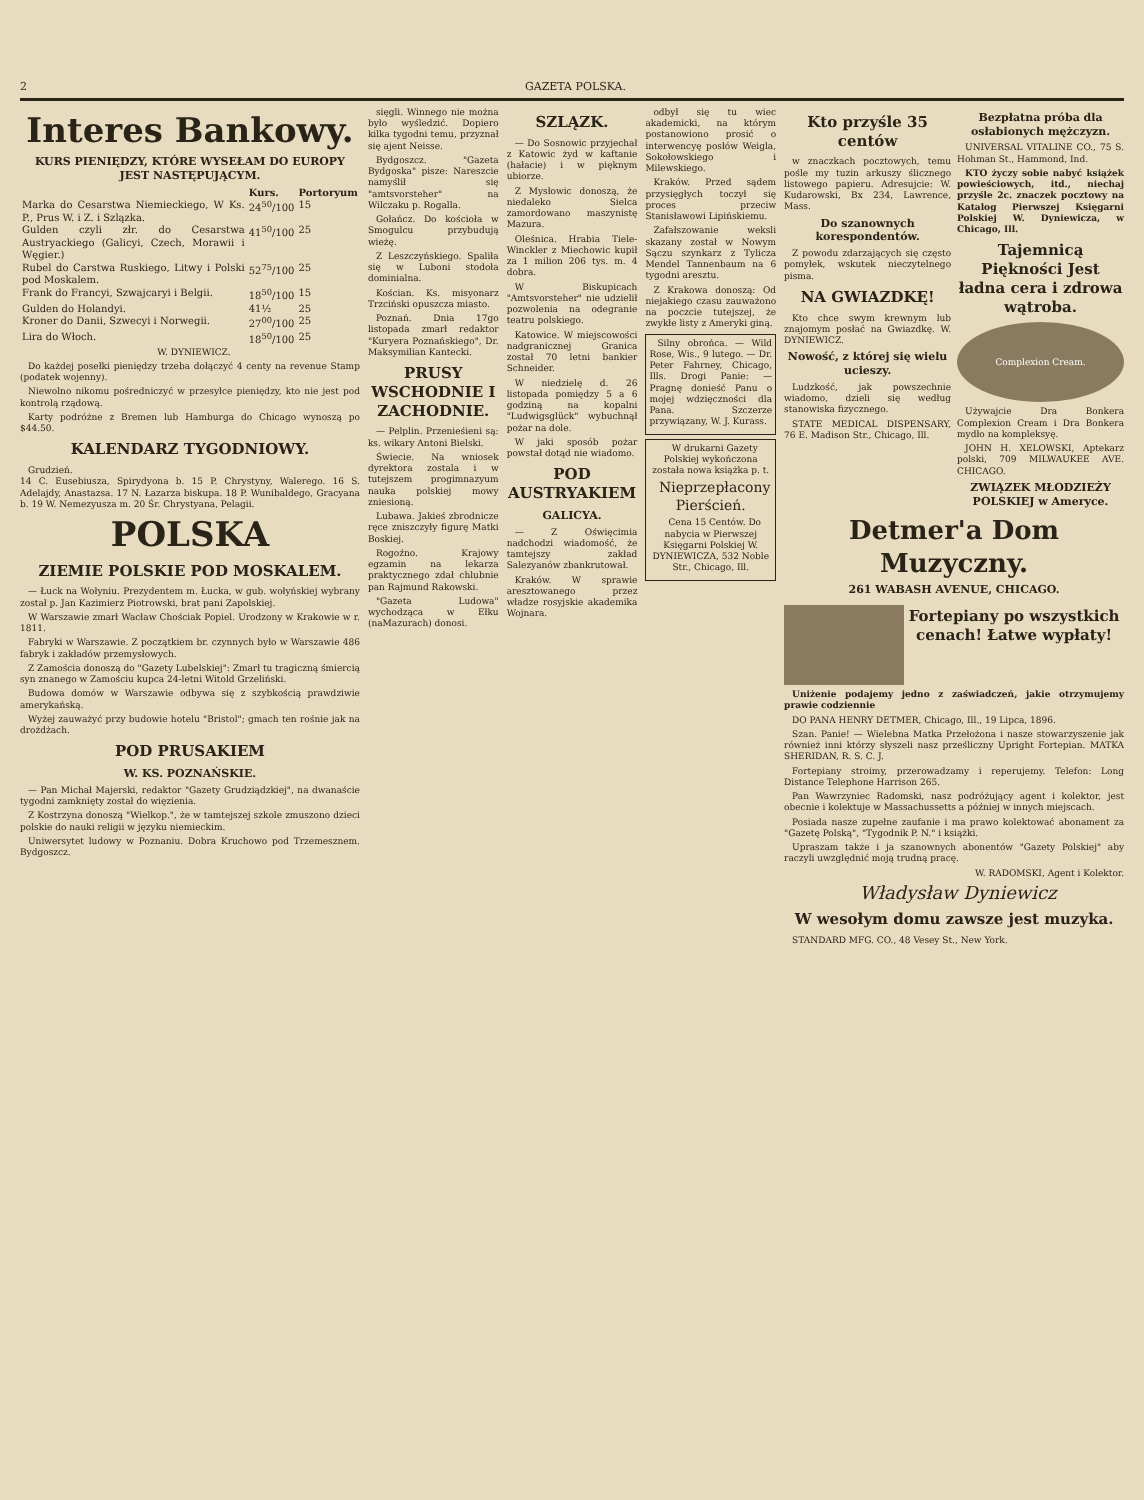2 GAZETA POLSKA.
Interes Bankowy.
KURS PIENIĘDZY, KTÓRE WYSEŁAM DO EUROPY JEST NASTĘPUJĄCYM.
| | Kurs. | Portoryum |
| --- | --- | --- |
| Marka do Cesarstwa Niemieckiego, W Ks. P., Prus W. i Z. i Szlązka. | 24<sup>50</sup>/100 | 15 |
| Gulden czyli złr. do Cesarstwa Austryackiego (Galicyi, Czech, Morawii i Węgier.) | 41<sup>50</sup>/100 | 25 |
| Rubel do Carstwa Ruskiego, Litwy i Polski pod Moskalem. | 52<sup>75</sup>/100 | 25 |
| Frank do Francyi, Szwajcaryi i Belgii. | 18<sup>50</sup>/100 | 15 |
| Gulden do Holandyi. | 41½ | 25 |
| Kroner do Danii, Szwecyi i Norwegii. | 27<sup>00</sup>/100 | 25 |
| Lira do Włoch. | 18<sup>50</sup>/100 | 25 |
W. DYNIEWICZ.
Do każdej posełki pieniędzy trzeba dołączyć 4 centy na revenue Stamp (podatek wojenny).
Niewolno nikomu pośredniczyć w przesyłce pieniędzy, kto nie jest pod kontrolą rządową.
Karty podróżne z Bremen lub Hamburga do Chicago wynoszą po $44.50.
KALENDARZ TYGODNIOWY.
Grudzień.
14 C. Eusebiusza, Spirydyona b. 15 P. Chrystyny, Walerego. 16 S. Adelajdy, Anastazsa. 17 N. Łazarza biskupa. 18 P. Wunibaldego, Gracyana b. 19 W. Nemezyusza m. 20 Śr. Chrystyana, Pelagii.
POLSKA
ZIEMIE POLSKIE POD MOSKALEM.
— Łuck na Wołyniu. Prezydentem m. Łucka, w gub. wołyńskiej wybrany został p. Jan Kazimierz Piotrowski, brat pani Zapolskiej.
W Warszawie zmarł Wacław Chościak Popiel. Urodzony w Krakowie w r. 1811.
Fabryki w Warszawie. Z początkiem br. czynnych było w Warszawie 486 fabryk i zakładów przemysłowych.
Z Zamościa donoszą do "Gazety Lubelskiej": Zmarł tu tragiczną śmiercią syn znanego w Zamościu kupca 24-letni Witold Grzeliński.
Budowa domów w Warszawie odbywa się z szybkością prawdziwie amerykańską.
Wyżej zauważyć przy budowie hotelu "Bristol"; gmach ten rośnie jak na drożdżach.
POD PRUSAKIEM
W. KS. POZNAŃSKIE.
— Pan Michał Majerski, redaktor "Gazety Grudziądzkiej", na dwanaście tygodni zamknięty został do więzienia.
Z Kostrzyna donoszą "Wielkop.", że w tamtejszej szkole zmuszono dzieci polskie do nauki religii w języku niemieckim.
Uniwersytet ludowy w Poznaniu. Dobra Kruchowo pod Trzemesznem. Bydgoszcz.
sięgli. Winnego nie można było wyśledzić. Dopiero kilka tygodni temu, przyznał się ajent Neisse.
Bydgoszcz. "Gazeta Bydgoska" pisze: Nareszcie namyślił się "amtsvorsteher" na Wilczaku p. Rogalla.
Gołańcz. Do kościoła w Smogulcu przybudują wieżę.
Z Leszczyńskiego. Spaliła się w Luboni stodoła dominialna.
Kościan. Ks. misyonarz Trzciński opuszcza miasto.
Poznań. Dnia 17go listopada zmarł redaktor "Kuryera Poznańskiego", Dr. Maksymilian Kantecki.
PRUSY WSCHODNIE I ZACHODNIE.
— Pelplin. Przenieśieni są: ks. wikary Antoni Bielski.
Świecie. Na wniosek dyrektora zostala i w tutejszem progimnazyum nauka polskiej mowy zniesioną.
Lubawa. Jakieś zbrodnicze ręce zniszczyły figurę Matki Boskiej.
Rogoźno. Krajowy egzamin na lekarza praktycznego zdał chlubnie pan Rajmund Rakowski.
"Gazeta Ludowa" wychodząca w Ełku (naMazurach) donosi.
SZLĄZK.
— Do Sosnowic przyjechał z Katowic żyd w kaftanie (hałacie) i w pięknym ubiorze.
Z Mysłowic donoszą, że niedaleko Sielca zamordowano maszynistę Mazura.
Oleśnica. Hrabia Tiele-Winckler z Miechowic kupił za 1 milion 206 tys. m. 4 dobra.
W Biskupicach "Amtsvorsteher" nie udzielił pozwolenia na odegranie teatru polskiego.
Katowice. W miejscowości nadgranicznej Granica został 70 letni bankier Schneider.
W niedzielę d. 26 listopada pomiędzy 5 a 6 godziną na kopalni "Ludwigsglück" wybuchnął pożar na dole.
W jaki sposób pożar powstał dotąd nie wiadomo.
POD AUSTRYAKIEM
GALICYA.
— Z Oświęcimia nadchodzi wiadomość, że tamtejszy zakład Salezyanów zbankrutował.
Kraków. W sprawie aresztowanego przez władze rosyjskie akademika Wojnara.
odbył się tu wiec akademicki, na którym postanowiono prosić o interwencyę posłów Weigla, Sokołowskiego i Milewskiego.
Kraków. Przed sądem przysięgłych toczył się proces przeciw Stanisławowi Lipińskiemu.
Zafałszowanie weksli skazany został w Nowym Sączu szynkarz z Tylicza Mendel Tannenbaum na 6 tygodni aresztu.
Z Krakowa donoszą: Od niejakiego czasu zauważono na poczcie tutejszej, że zwykłe listy z Ameryki giną.
Silny obrońca. — Wild Rose, Wis., 9 lutego. — Dr. Peter Fahrney, Chicago, Ills. Drogi Panie: — Pragnę donieść Panu o mojej wdzięczności dla Pana. Szczerze przywiązany, W. J. Kurass.
W drukarni Gazety Polskiej wykończona została nowa książka p. t.
Nieprzepłacony Pierścień.
Cena 15 Centów. Do nabycia w Pierwszej Księgarni Polskiej W. DYNIEWICZA, 532 Noble Str., Chicago, Ill.
Kto przyśle 35 centów
w znaczkach pocztowych, temu pośle my tuzin arkuszy ślicznego listowego papieru. Adresujcie: W. Kudarowski, Bx 234, Lawrence, Mass.
Do szanownych korespondentów.
Z powodu zdarzających się często pomyłek, wskutek nieczytelnego pisma.
NA GWIAZDKĘ!
Kto chce swym krewnym lub znajomym posłać na Gwiazdkę. W. DYNIEWICZ.
Nowość, z której się wielu ucieszy.
Ludzkość, jak powszechnie wiadomo, dzieli się według stanowiska fizycznego.
STATE MEDICAL DISPENSARY, 76 E. Madison Str., Chicago, Ill.
Bezpłatna próba dla osłabionych mężczyzn.
UNIVERSAL VITALINE CO., 75 S. Hohman St., Hammond, Ind.
KTO życzy sobie nabyć książek powieściowych, itd., niechaj przyśle 2c. znaczek pocztowy na Katalog Pierwszej Księgarni Polskiej W. Dyniewicza, w Chicago, Ill.
Tajemnicą Piękności Jest ładna cera i zdrowa wątroba.
Complexion Cream.
Używajcie Dra Bonkera Complexion Cream i Dra Bonkera mydło na kompleksyę.
JOHN H. XELOWSKI, Aptekarz polski, 709 MILWAUKEE AVE. CHICAGO.
ZWIĄZEK MŁODZIEŻY POLSKIEJ w Ameryce.
Detmer'a Dom Muzyczny.
261 WABASH AVENUE, CHICAGO.
Fortepiany po wszystkich cenach! Łatwe wypłaty!
Uniżenie podajemy jedno z zaświadczeń, jakie otrzymujemy prawie codziennie
DO PANA HENRY DETMER, Chicago, Ill., 19 Lipca, 1896.
Szan. Panie! — Wielebna Matka Przełożona i nasze stowarzyszenie jak również inni którzy słyszeli nasz prześliczny Upright Fortepian. MATKA SHERIDAN, R. S. C. J.
Fortepiany stroimy, przerowadzamy i reperujemy. Telefon: Long Distance Telephone Harrison 265.
Pan Wawrzyniec Radomski, nasz podróżujący agent i kolektor, jest obecnie i kolektuje w Massachussetts a później w innych miejscach.
Posiada nasze zupełne zaufanie i ma prawo kolektować abonament za "Gazetę Polską", "Tygodnik P. N." i książki.
Upraszam także i ja szanownych abonentów "Gazety Polskiej" aby raczyli uwzględnić moją trudną pracę.
W. RADOMSKI, Agent i Kolektor.
Władysław Dyniewicz
W wesołym domu zawsze jest muzyka.
STANDARD MFG. CO., 48 Vesey St., New York.